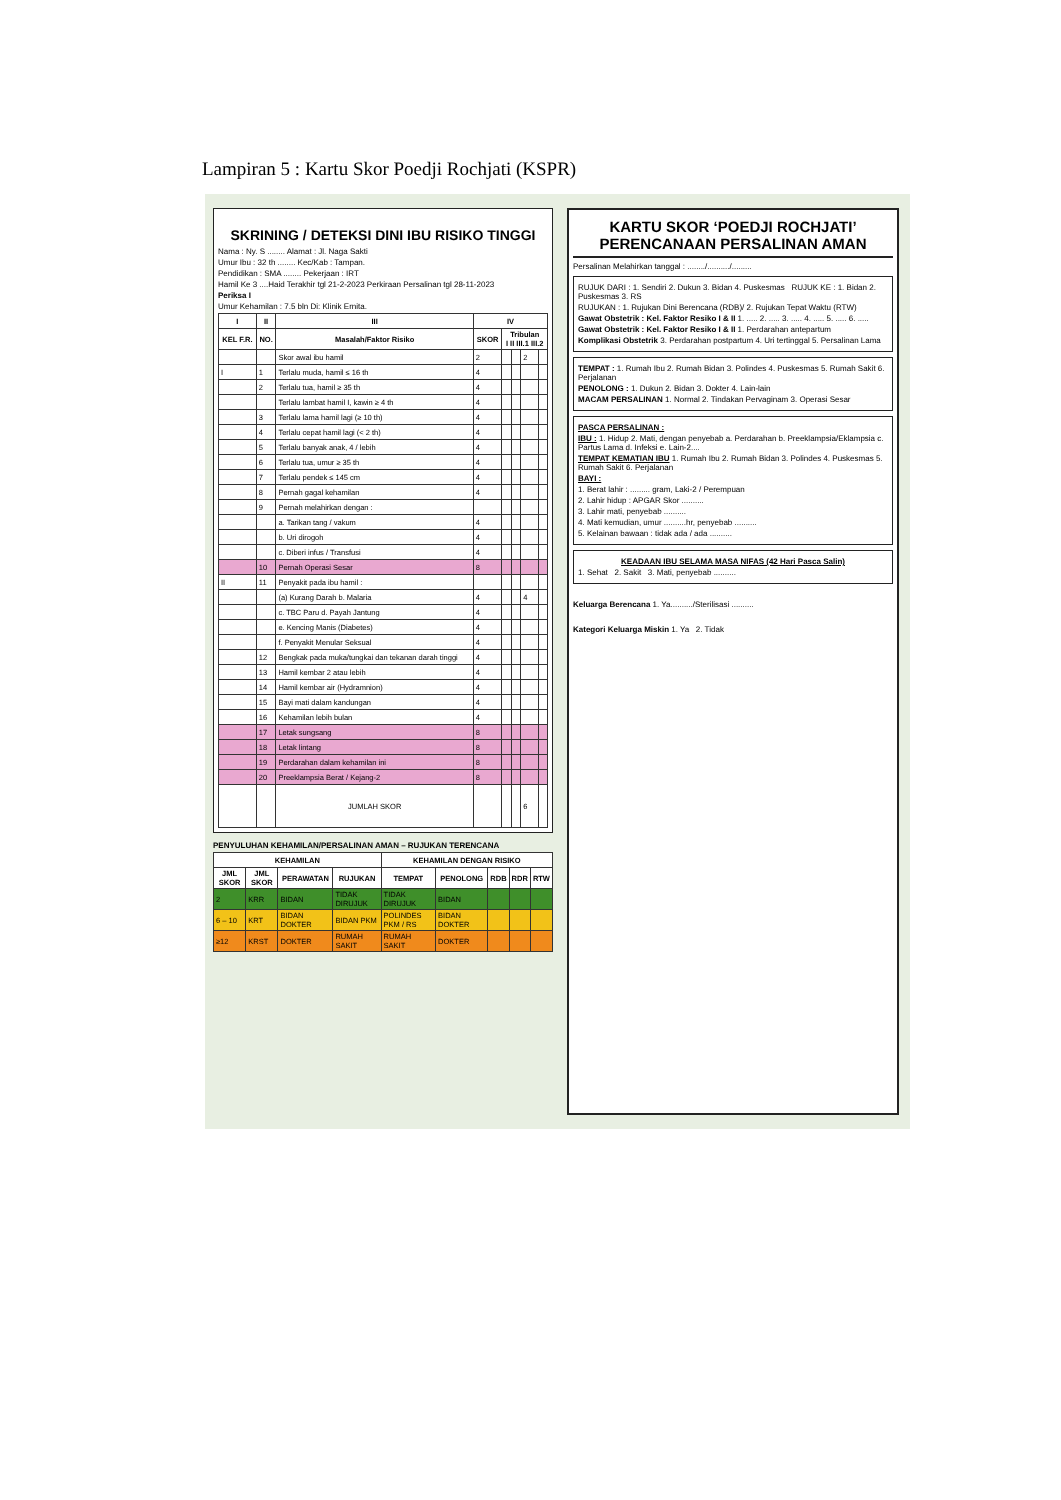Lampiran 5 : Kartu Skor Poedji Rochjati (KSPR)
SKRINING / DETEKSI DINI IBU RISIKO TINGGI
Nama : Ny. S ........ Alamat : Jl. Naga Sakti
Umur Ibu : 32 th ........ Kec/Kab : Tampan.
Pendidikan : SMA ........ Pekerjaan : IRT
Hamil Ke 3 ....Haid Terakhir tgl 21-2-2023 Perkiraan Persalinan tgl 28-11-2023
Periksa I
Umur Kehamilan : 7.5 bln Di: Klinik Ernita.
| I | II | III | IV | | | | |
| --- | --- | --- | --- | --- | --- | --- | --- |
| KEL F.R. | NO. | Masalah/Faktor Risiko | SKOR | Tribulan I II III.1 III.2 | | | |
| | | Skor awal ibu hamil | 2 | | | 2 | |
| I | 1 | Terlalu muda, hamil ≤ 16 th | 4 | | | | |
| | 2 | Terlalu tua, hamil ≥ 35 th | 4 | | | | |
| | | Terlalu lambat hamil I, kawin ≥ 4 th | 4 | | | | |
| | 3 | Terlalu lama hamil lagi (≥ 10 th) | 4 | | | | |
| | 4 | Terlalu cepat hamil lagi (< 2 th) | 4 | | | | |
| | 5 | Terlalu banyak anak, 4 / lebih | 4 | | | | |
| | 6 | Terlalu tua, umur ≥ 35 th | 4 | | | | |
| | 7 | Terlalu pendek ≤ 145 cm | 4 | | | | |
| | 8 | Pernah gagal kehamilan | 4 | | | | |
| | 9 | Pernah melahirkan dengan : | | | | | |
| | | a. Tarikan tang / vakum | 4 | | | | |
| | | b. Uri dirogoh | 4 | | | | |
| | | c. Diberi infus / Transfusi | 4 | | | | |
| | 10 | Pernah Operasi Sesar | 8 | | | | |
| II | 11 | Penyakit pada ibu hamil : | | | | | |
| | | (a) Kurang Darah b. Malaria | 4 | | | 4 | |
| | | c. TBC Paru d. Payah Jantung | 4 | | | | |
| | | e. Kencing Manis (Diabetes) | 4 | | | | |
| | | f. Penyakit Menular Seksual | 4 | | | | |
| | 12 | Bengkak pada muka/tungkai dan tekanan darah tinggi | 4 | | | | |
| | 13 | Hamil kembar 2 atau lebih | 4 | | | | |
| | 14 | Hamil kembar air (Hydramnion) | 4 | | | | |
| | 15 | Bayi mati dalam kandungan | 4 | | | | |
| | 16 | Kehamilan lebih bulan | 4 | | | | |
| | 17 | Letak sungsang | 8 | | | | |
| | 18 | Letak lintang | 8 | | | | |
| | 19 | Perdarahan dalam kehamilan ini | 8 | | | | |
| | 20 | Preeklampsia Berat / Kejang-2 | 8 | | | | |
| | | JUMLAH SKOR | | | | 6 | |
PENYULUHAN KEHAMILAN/PERSALINAN AMAN – RUJUKAN TERENCANA
| KEHAMILAN | | | | KEHAMILAN DENGAN RISIKO | | | | |
| --- | --- | --- | --- | --- | --- | --- | --- | --- |
| JML SKOR | JML SKOR | PERAWATAN | RUJUKAN | TEMPAT | PENOLONG | RDB | RDR | RTW |
| 2 | KRR | BIDAN | TIDAK DIRUJUK | TIDAK DIRUJUK | BIDAN | | | |
| 6 – 10 | KRT | BIDAN DOKTER | BIDAN PKM | POLINDES PKM / RS | BIDAN DOKTER | | | |
| ≥12 | KRST | DOKTER | RUMAH SAKIT | RUMAH SAKIT | DOKTER | | | |
KARTU SKOR ‘POEDJI ROCHJATI’
PERENCANAAN PERSALINAN AMAN
Persalinan Melahirkan tanggal : ......../........../.........
RUJUK DARI : 1. Sendiri 2. Dukun 3. Bidan 4. Puskesmas RUJUK KE : 1. Bidan 2. Puskesmas 3. RS
RUJUKAN : 1. Rujukan Dini Berencana (RDB)/ 2. Rujukan Tepat Waktu (RTW)
Gawat Obstetrik : Kel. Faktor Resiko I & II 1. ..... 2. ..... 3. ..... 4. ..... 5. ..... 6. .....
Gawat Obstetrik : Kel. Faktor Resiko I & II 1. Perdarahan antepartum
Komplikasi Obstetrik 3. Perdarahan postpartum 4. Uri tertinggal 5. Persalinan Lama
TEMPAT : 1. Rumah Ibu 2. Rumah Bidan 3. Polindes 4. Puskesmas 5. Rumah Sakit 6. Perjalanan
PENOLONG : 1. Dukun 2. Bidan 3. Dokter 4. Lain-lain
MACAM PERSALINAN 1. Normal 2. Tindakan Pervaginam 3. Operasi Sesar
PASCA PERSALINAN :
IBU : 1. Hidup 2. Mati, dengan penyebab a. Perdarahan b. Preeklampsia/Eklampsia c. Partus Lama d. Infeksi e. Lain-2....
TEMPAT KEMATIAN IBU 1. Rumah Ibu 2. Rumah Bidan 3. Polindes 4. Puskesmas 5. Rumah Sakit 6. Perjalanan
BAYI :
1. Berat lahir : ......... gram, Laki-2 / Perempuan
2. Lahir hidup : APGAR Skor ..........
3. Lahir mati, penyebab ..........
4. Mati kemudian, umur ..........hr, penyebab ..........
5. Kelainan bawaan : tidak ada / ada ..........
KEADAAN IBU SELAMA MASA NIFAS (42 Hari Pasca Salin)
1. Sehat 2. Sakit 3. Mati, penyebab ..........
Keluarga Berencana 1. Ya........../Sterilisasi ..........
Kategori Keluarga Miskin 1. Ya 2. Tidak